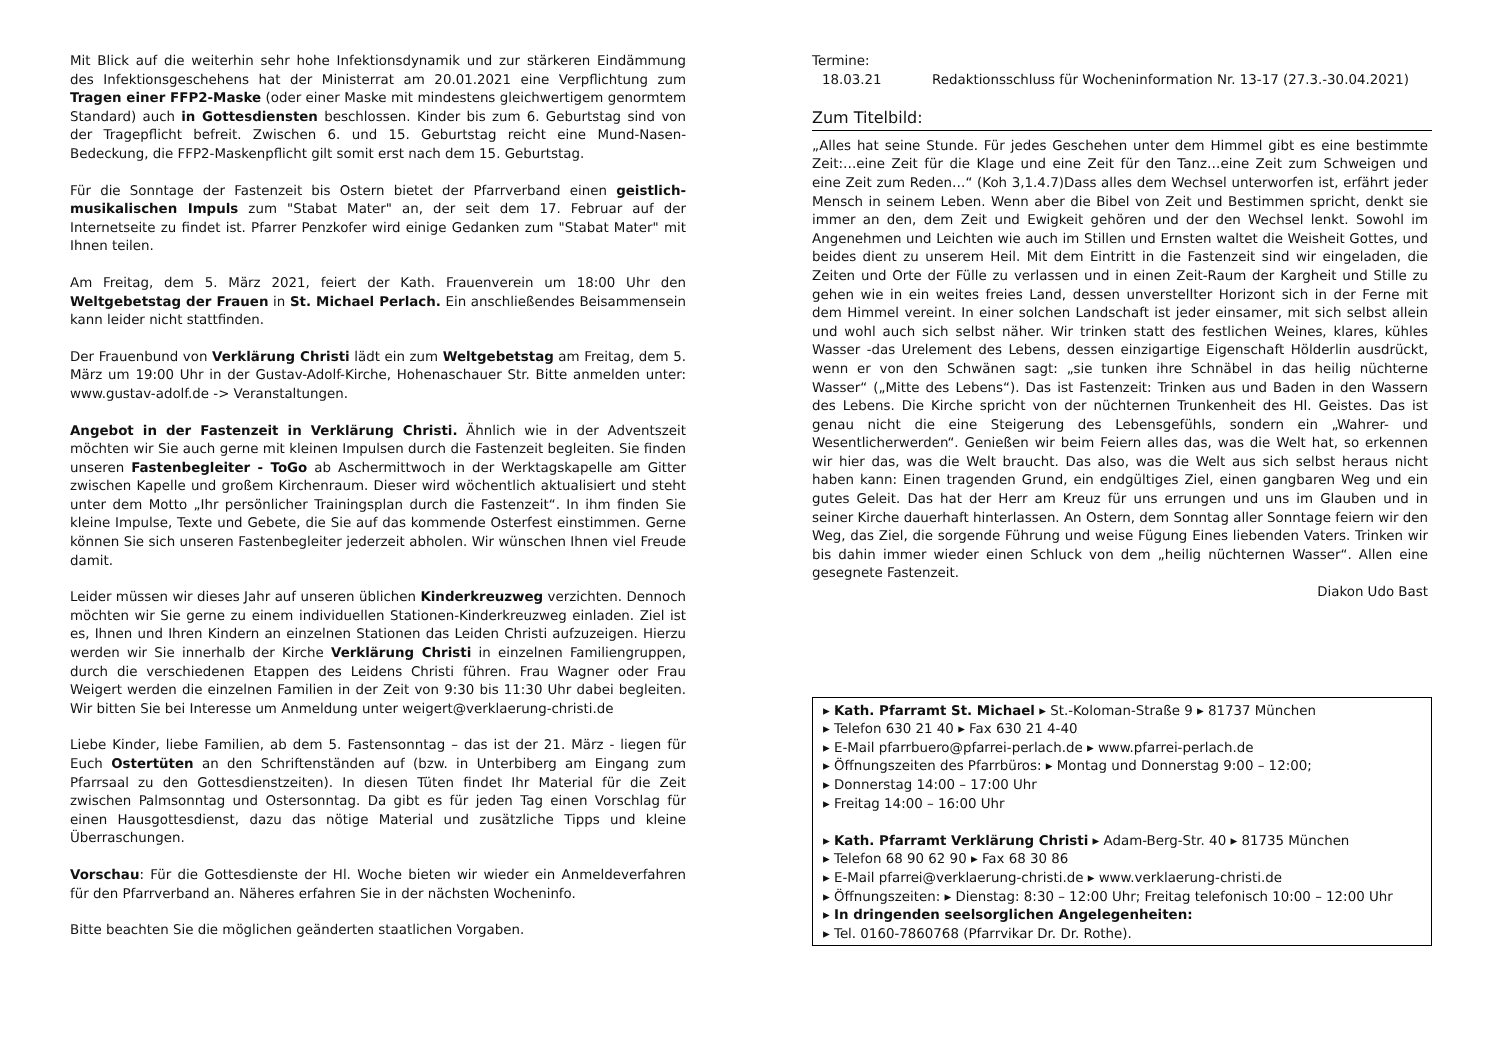Mit Blick auf die weiterhin sehr hohe Infektionsdynamik und zur stärkeren Eindämmung des Infektionsgeschehens hat der Ministerrat am 20.01.2021 eine Verpflichtung zum Tragen einer FFP2-Maske (oder einer Maske mit mindestens gleichwertigem genormtem Standard) auch in Gottesdiensten beschlossen. Kinder bis zum 6. Geburtstag sind von der Tragepflicht befreit. Zwischen 6. und 15. Geburtstag reicht eine Mund-Nasen-Bedeckung, die FFP2-Maskenpflicht gilt somit erst nach dem 15. Geburtstag.
Für die Sonntage der Fastenzeit bis Ostern bietet der Pfarrverband einen geistlich-musikalischen Impuls zum "Stabat Mater" an, der seit dem 17. Februar auf der Internetseite zu findet ist. Pfarrer Penzkofer wird einige Gedanken zum "Stabat Mater" mit Ihnen teilen.
Am Freitag, dem 5. März 2021, feiert der Kath. Frauenverein um 18:00 Uhr den Weltgebetstag der Frauen in St. Michael Perlach. Ein anschließendes Beisammensein kann leider nicht stattfinden.
Der Frauenbund von Verklärung Christi lädt ein zum Weltgebetstag am Freitag, dem 5. März um 19:00 Uhr in der Gustav-Adolf-Kirche, Hohenaschauer Str. Bitte anmelden unter: www.gustav-adolf.de -> Veranstaltungen.
Angebot in der Fastenzeit in Verklärung Christi. Ähnlich wie in der Adventszeit möchten wir Sie auch gerne mit kleinen Impulsen durch die Fastenzeit begleiten. Sie finden unseren Fastenbegleiter - ToGo ab Aschermittwoch in der Werktagskapelle am Gitter zwischen Kapelle und großem Kirchenraum. Dieser wird wöchentlich aktualisiert und steht unter dem Motto „Ihr persönlicher Trainingsplan durch die Fastenzeit“. In ihm finden Sie kleine Impulse, Texte und Gebete, die Sie auf das kommende Osterfest einstimmen. Gerne können Sie sich unseren Fastenbegleiter jederzeit abholen. Wir wünschen Ihnen viel Freude damit.
Leider müssen wir dieses Jahr auf unseren üblichen Kinderkreuzweg verzichten. Dennoch möchten wir Sie gerne zu einem individuellen Stationen-Kinderkreuzweg einladen. Ziel ist es, Ihnen und Ihren Kindern an einzelnen Stationen das Leiden Christi aufzuzeigen. Hierzu werden wir Sie innerhalb der Kirche Verklärung Christi in einzelnen Familiengruppen, durch die verschiedenen Etappen des Leidens Christi führen. Frau Wagner oder Frau Weigert werden die einzelnen Familien in der Zeit von 9:30 bis 11:30 Uhr dabei begleiten. Wir bitten Sie bei Interesse um Anmeldung unter weigert@verklaerung-christi.de
Liebe Kinder, liebe Familien, ab dem 5. Fastensonntag – das ist der 21. März - liegen für Euch Ostertüten an den Schriftenständen auf (bzw. in Unterbiberg am Eingang zum Pfarrsaal zu den Gottesdienstzeiten). In diesen Tüten findet Ihr Material für die Zeit zwischen Palmsonntag und Ostersonntag. Da gibt es für jeden Tag einen Vorschlag für einen Hausgottesdienst, dazu das nötige Material und zusätzliche Tipps und kleine Überraschungen.
Vorschau: Für die Gottesdienste der Hl. Woche bieten wir wieder ein Anmeldeverfahren für den Pfarrverband an. Näheres erfahren Sie in der nächsten Wocheninfo.
Bitte beachten Sie die möglichen geänderten staatlichen Vorgaben.
Termine:
18.03.21 Redaktionsschluss für Wocheninformation Nr. 13-17 (27.3.-30.04.2021)
Zum Titelbild:
„Alles hat seine Stunde. Für jedes Geschehen unter dem Himmel gibt es eine bestimmte Zeit:…eine Zeit für die Klage und eine Zeit für den Tanz…eine Zeit zum Schweigen und eine Zeit zum Reden…“ (Koh 3,1.4.7)Dass alles dem Wechsel unterworfen ist, erfährt jeder Mensch in seinem Leben. Wenn aber die Bibel von Zeit und Bestimmen spricht, denkt sie immer an den, dem Zeit und Ewigkeit gehören und der den Wechsel lenkt. Sowohl im Angenehmen und Leichten wie auch im Stillen und Ernsten waltet die Weisheit Gottes, und beides dient zu unserem Heil. Mit dem Eintritt in die Fastenzeit sind wir eingeladen, die Zeiten und Orte der Fülle zu verlassen und in einen Zeit-Raum der Kargheit und Stille zu gehen wie in ein weites freies Land, dessen unverstellter Horizont sich in der Ferne mit dem Himmel vereint. In einer solchen Landschaft ist jeder einsamer, mit sich selbst allein und wohl auch sich selbst näher. Wir trinken statt des festlichen Weines, klares, kühles Wasser -das Urelement des Lebens, dessen einzigartige Eigenschaft Hölderlin ausdrückt, wenn er von den Schwänen sagt: „sie tunken ihre Schnäbel in das heilig nüchterne Wasser“ („Mitte des Lebens“). Das ist Fastenzeit: Trinken aus und Baden in den Wassern des Lebens. Die Kirche spricht von der nüchternen Trunkenheit des Hl. Geistes. Das ist genau nicht die eine Steigerung des Lebensgefühls, sondern ein „Wahrer- und Wesentlicherwerden“. Genießen wir beim Feiern alles das, was die Welt hat, so erkennen wir hier das, was die Welt braucht. Das also, was die Welt aus sich selbst heraus nicht haben kann: Einen tragenden Grund, ein endgültiges Ziel, einen gangbaren Weg und ein gutes Geleit. Das hat der Herr am Kreuz für uns errungen und uns im Glauben und in seiner Kirche dauerhaft hinterlassen. An Ostern, dem Sonntag aller Sonntage feiern wir den Weg, das Ziel, die sorgende Führung und weise Fügung Eines liebenden Vaters. Trinken wir bis dahin immer wieder einen Schluck von dem „heilig nüchternen Wasser“. Allen eine gesegnete Fastenzeit.
Diakon Udo Bast
▸ Kath. Pfarramt St. Michael ▸ St.-Koloman-Straße 9 ▸ 81737 München
▸ Telefon 630 21 40 ▸ Fax 630 21 4-40
▸ E-Mail pfarrbuero@pfarrei-perlach.de ▸ www.pfarrei-perlach.de
▸ Öffnungszeiten des Pfarrbüros: ▸ Montag und Donnerstag 9:00 – 12:00;
▸ Donnerstag 14:00 – 17:00 Uhr
▸ Freitag 14:00 – 16:00 Uhr
▸ Kath. Pfarramt Verklärung Christi ▸ Adam-Berg-Str. 40 ▸ 81735 München
▸ Telefon 68 90 62 90 ▸ Fax 68 30 86
▸ E-Mail pfarrei@verklaerung-christi.de ▸ www.verklaerung-christi.de
▸ Öffnungszeiten: ▸ Dienstag: 8:30 – 12:00 Uhr; Freitag telefonisch 10:00 – 12:00 Uhr
▸ In dringenden seelsorglichen Angelegenheiten:
▸ Tel. 0160-7860768 (Pfarrvikar Dr. Dr. Rothe).